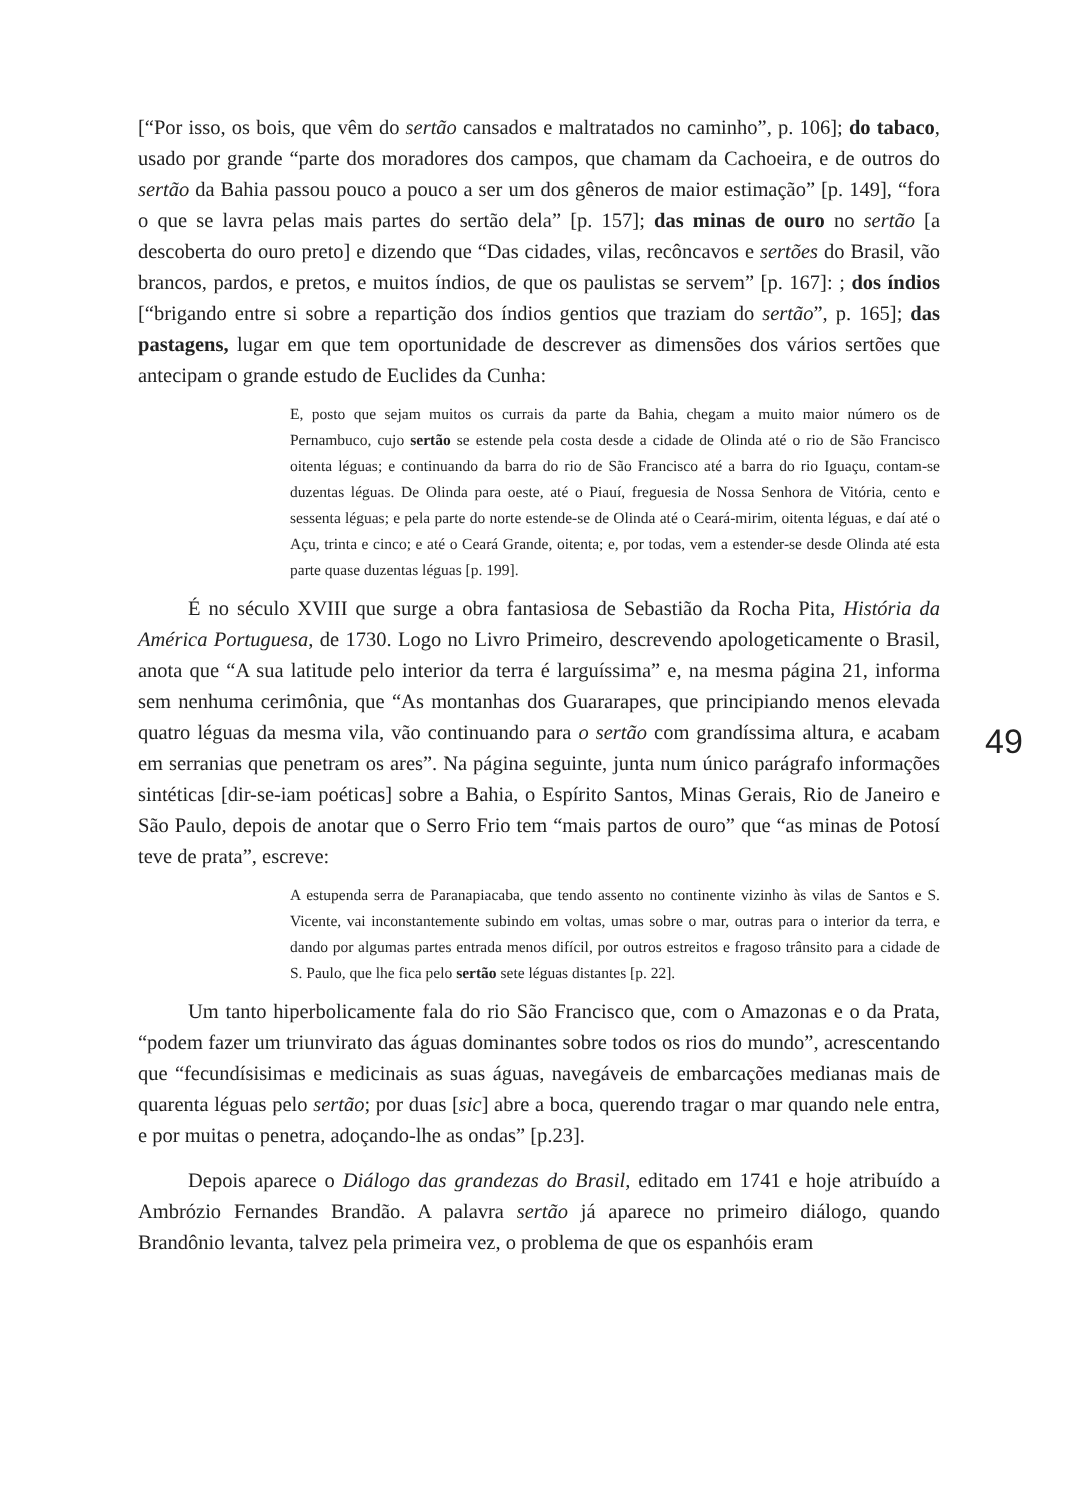[“Por isso, os bois, que vêm do sertão cansados e maltratados no caminho”, p. 106]; do tabaco, usado por grande “parte dos moradores dos campos, que chamam da Cachoeira, e de outros do sertão da Bahia passou pouco a pouco a ser um dos gêneros de maior estimação” [p. 149], “fora o que se lavra pelas mais partes do sertão dela” [p. 157]; das minas de ouro no sertão [a descoberta do ouro preto] e dizendo que “Das cidades, vilas, recôncavos e sertões do Brasil, vão brancos, pardos, e pretos, e muitos índios, de que os paulistas se servem” [p. 167]: ; dos índios [“brigando entre si sobre a repartição dos índios gentios que traziam do sertão”, p. 165]; das pastagens, lugar em que tem oportunidade de descrever as dimensões dos vários sertões que antecipam o grande estudo de Euclides da Cunha:
E, posto que sejam muitos os currais da parte da Bahia, chegam a muito maior número os de Pernambuco, cujo sertão se estende pela costa desde a cidade de Olinda até o rio de São Francisco oitenta léguas; e continuando da barra do rio de São Francisco até a barra do rio Iguaçu, contam-se duzentas léguas. De Olinda para oeste, até o Piauí, freguesia de Nossa Senhora de Vitória, cento e sessenta léguas; e pela parte do norte estende-se de Olinda até o Ceará-mirim, oitenta léguas, e daí até o Açu, trinta e cinco; e até o Ceará Grande, oitenta; e, por todas, vem a estender-se desde Olinda até esta parte quase duzentas léguas [p. 199].
É no século XVIII que surge a obra fantasiosa de Sebastião da Rocha Pita, História da América Portuguesa, de 1730. Logo no Livro Primeiro, descrevendo apologeticamente o Brasil, anota que “A sua latitude pelo interior da terra é larguíssima” e, na mesma página 21, informa sem nenhuma cerimônia, que “As montanhas dos Guararapes, que principiando menos elevada quatro léguas da mesma vila, vão continuando para o sertão com grandíssima altura, e acabam em serranias que penetram os ares”. Na página seguinte, junta num único parágrafo informações sintéticas [dir-se-iam poéticas] sobre a Bahia, o Espírito Santos, Minas Gerais, Rio de Janeiro e São Paulo, depois de anotar que o Serro Frio tem “mais partos de ouro” que “as minas de Potosí teve de prata”, escreve:
A estupenda serra de Paranapiacaba, que tendo assento no continente vizinho às vilas de Santos e S. Vicente, vai inconstantemente subindo em voltas, umas sobre o mar, outras para o interior da terra, e dando por algumas partes entrada menos difícil, por outros estreitos e fragoso trânsito para a cidade de S. Paulo, que lhe fica pelo sertão sete léguas distantes [p. 22].
Um tanto hiperbolicamente fala do rio São Francisco que, com o Amazonas e o da Prata, “podem fazer um triunvirato das águas dominantes sobre todos os rios do mundo”, acrescentando que “fecundísisimas e medicinais as suas águas, navegáveis de embarcações medianas mais de quarenta léguas pelo sertão; por duas [sic] abre a boca, querendo tragar o mar quando nele entra, e por muitas o penetra, adoçando-lhe as ondas” [p.23].
Depois aparece o Diálogo das grandezas do Brasil, editado em 1741 e hoje atribuído a Ambrózio Fernandes Brandão. A palavra sertão já aparece no primeiro diálogo, quando Brandônio levanta, talvez pela primeira vez, o problema de que os espanhóis eram
49